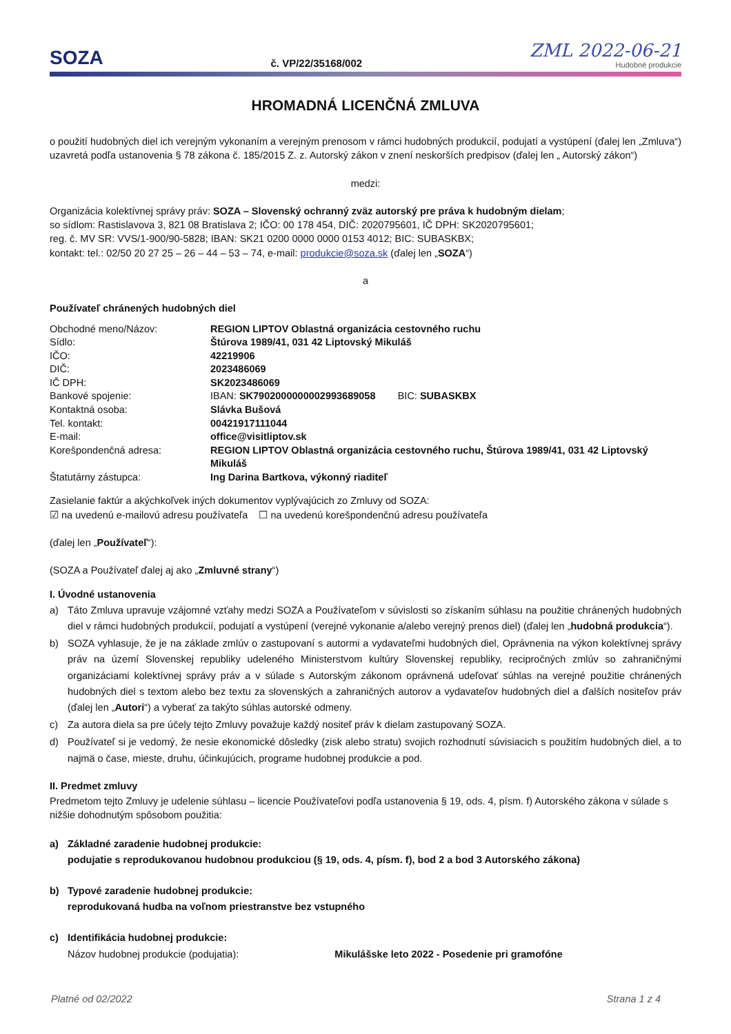SOZA
č. VP/22/35168/002
ZML 2022-06-21
Hudobné produkcie
HROMADNÁ LICENČNÁ ZMLUVA
o použití hudobných diel ich verejným vykonaním a verejným prenosom v rámci hudobných produkcií, podujatí a vystúpení (ďalej len „Zmluva“) uzavretá podľa ustanovenia § 78 zákona č. 185/2015 Z. z. Autorský zákon v znení neskorších predpisov (ďalej len „ Autorský zákon“)
medzi:
Organizácia kolektívnej správy práv: SOZA – Slovenský ochranný zväz autorský pre práva k hudobným dielam;
so sídlom: Rastislavova 3, 821 08 Bratislava 2; IČO: 00 178 454, DIČ: 2020795601, IČ DPH: SK2020795601;
reg. č. MV SR: VVS/1-900/90-5828; IBAN: SK21 0200 0000 0000 0153 4012; BIC: SUBASKBX;
kontakt: tel.: 02/50 20 27 25 – 26 – 44 – 53 – 74, e-mail: produkcie@soza.sk (ďalej len „SOZA“)
a
Používateľ chránených hudobných diel
| Obchodné meno/Názov: | REGION LIPTOV Oblastná organizácia cestovného ruchu |
| Sídlo: | Štúrova 1989/41, 031 42 Liptovský Mikuláš |
| IČO: | 42219906 |
| DIČ: | 2023486069 |
| IČ DPH: | SK2023486069 |
| Bankové spojenie: | IBAN: SK7902000000002993689058 BIC: SUBASKBX |
| Kontaktná osoba: | Slávka Bušová |
| Tel. kontakt: | 00421917111044 |
| E-mail: | office@visitliptov.sk |
| Korešpondenčná adresa: | REGION LIPTOV Oblastná organizácia cestovného ruchu, Štúrova 1989/41, 031 42 Liptovský Mikuláš |
| Štatutárny zástupca: | Ing Darina Bartkova, výkonný riaditeľ |
Zasielanie faktúr a akýchkoľvek iných dokumentov vyplývajúcich zo Zmluvy od SOZA:
☑ na uvedenú e-mailovú adresu používateľa ☐ na uvedenú korešpondenčnú adresu používateľa
(ďalej len „Používateľ“):
(SOZA a Používateľ ďalej aj ako „Zmluvné strany“)
I. Úvodné ustanovenia
a) Táto Zmluva upravuje vzájomné vzťahy medzi SOZA a Používateľom v súvislosti so získaním súhlasu na použitie chránených hudobných diel v rámci hudobných produkcií, podujatí a vystúpení (verejné vykonanie a/alebo verejný prenos diel) (ďalej len „hudobná produkcia“).
b) SOZA vyhlasuje, že je na základe zmlúv o zastupovaní s autormi a vydavateľmi hudobných diel, Oprávnenia na výkon kolektívnej správy práv na území Slovenskej republiky udeleného Ministerstvom kultúry Slovenskej republiky, recipročných zmlúv so zahraničnými organizáciami kolektívnej správy práv a v súlade s Autorským zákonom oprávnená udeľovať súhlas na verejné použitie chránených hudobných diel s textom alebo bez textu za slovenských a zahraničných autorov a vydavateľov hudobných diel a ďalších nositeľov práv (ďalej len „Autori“) a vyberať za takýto súhlas autorské odmeny.
c) Za autora diela sa pre účely tejto Zmluvy považuje každý nositeľ práv k dielam zastupovaný SOZA.
d) Používateľ si je vedomý, že nesie ekonomické dôsledky (zisk alebo stratu) svojich rozhodnutí súvisiacich s použitím hudobných diel, a to najmä o čase, mieste, druhu, účinkujúcich, programe hudobnej produkcie a pod.
II. Predmet zmluvy
Predmetom tejto Zmluvy je udelenie súhlasu – licencie Používateľovi podľa ustanovenia § 19, ods. 4, písm. f) Autorského zákona v súlade s nižšie dohodnutým spôsobom použitia:
a) Základné zaradenie hudobnej produkcie:
podujatie s reprodukovanou hudobnou produkciou (§ 19, ods. 4, písm. f), bod 2 a bod 3 Autorského zákona)
b) Typové zaradenie hudobnej produkcie:
reprodukovaná hudba na voľnom priestranstve bez vstupného
c) Identifikácia hudobnej produkcie:
Názov hudobnej produkcie (podujatia): Mikulášske leto 2022 - Posedenie pri gramofóne
Platné od 02/2022 Strana 1 z 4